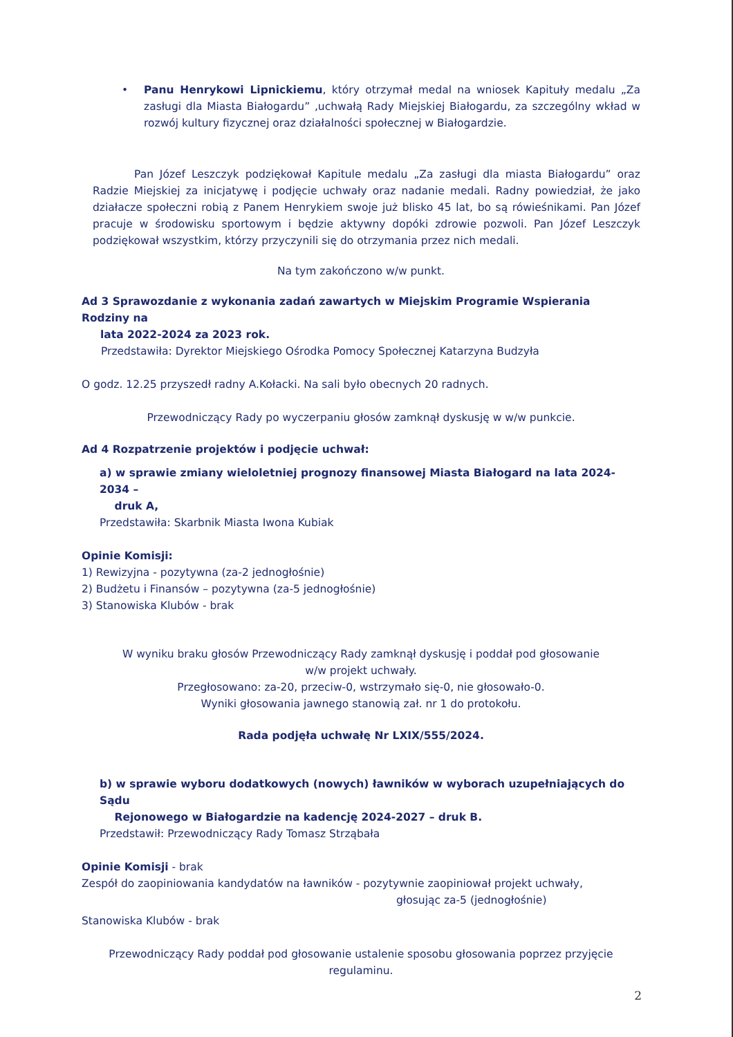• Panu Henrykowi Lipnickiemu, który otrzymał medal na wniosek Kapituły medalu „Za zasługi dla Miasta Białogardu” ,uchwałą Rady Miejskiej Białogardu, za szczególny wkład w rozwój kultury fizycznej oraz działalności społecznej w Białogardzie.
Pan Józef Leszczyk podziękował Kapitule medalu „Za zasługi dla miasta Białogardu” oraz Radzie Miejskiej za inicjatywę i podjęcie uchwały oraz nadanie medali. Radny powiedział, że jako działacze społeczni robią z Panem Henrykiem swoje już blisko 45 lat, bo są rówieśnikami. Pan Józef pracuje w środowisku sportowym i będzie aktywny dopóki zdrowie pozwoli. Pan Józef Leszczyk podziękował wszystkim, którzy przyczynili się do otrzymania przez nich medali.
Na tym zakończono w/w punkt.
Ad 3 Sprawozdanie z wykonania zadań zawartych w Miejskim Programie Wspierania Rodziny na
lata 2022-2024 za 2023 rok.
Przedstawiła: Dyrektor Miejskiego Ośrodka Pomocy Społecznej Katarzyna Budzyła
O godz. 12.25 przyszedł radny A.Kołacki. Na sali było obecnych 20 radnych.
Przewodniczący Rady po wyczerpaniu głosów zamknął dyskusję w w/w punkcie.
Ad 4 Rozpatrzenie projektów i podjęcie uchwał:
a) w sprawie zmiany wieloletniej prognozy finansowej Miasta Białogard na lata 2024-2034 –
druk A,
Przedstawiła: Skarbnik Miasta Iwona Kubiak
Opinie Komisji:
1) Rewizyjna - pozytywna (za-2 jednogłośnie)
2) Budżetu i Finansów – pozytywna (za-5 jednogłośnie)
3) Stanowiska Klubów - brak
W wyniku braku głosów Przewodniczący Rady zamknął dyskusję i poddał pod głosowanie
w/w projekt uchwały.
Przegłosowano: za-20, przeciw-0, wstrzymało się-0, nie głosowało-0.
Wyniki głosowania jawnego stanowią zał. nr 1 do protokołu.
Rada podjęła uchwałę Nr LXIX/555/2024.
b) w sprawie wyboru dodatkowych (nowych) ławników w wyborach uzupełniających do Sądu
Rejonowego w Białogardzie na kadencję 2024-2027 – druk B.
Przedstawił: Przewodniczący Rady Tomasz Strząbała
Opinie Komisji - brak
Zespół do zaopiniowania kandydatów na ławników - pozytywnie zaopiniował projekt uchwały,
głosując za-5 (jednogłośnie)
Stanowiska Klubów - brak
Przewodniczący Rady poddał pod głosowanie ustalenie sposobu głosowania poprzez przyjęcie
regulaminu.
2